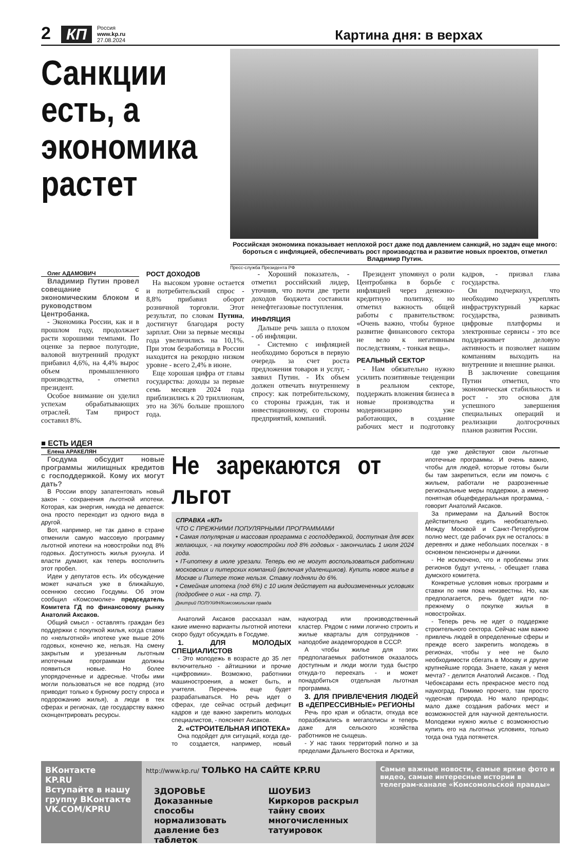2 КП Россия
www.kp.ru
27.08.2024 Картина дня: в верхах
Санкции есть, а экономика растет
Российская экономика показывает неплохой рост даже под давлением санкций, но задач еще много: бороться с инфляцией, обеспечивать рост производства и развитие новых проектов, отметил Владимир Путин.
Пресс-служба Президента РФ
Олег АДАМОВИЧ
Владимир Путин провел совещание с экономическим блоком и руководством Центробанка.
- Экономика России, как и в прошлом году, продолжает расти хорошими темпами. По оценке за первое полугодие, валовой внутренний продукт прибавил 4,6%, на 4,4% вырос объем промышленного производства, - отметил президент.
Особое внимание он уделил успехам обрабатывающих отраслей. Там прирост составил 8%.
РОСТ ДОХОДОВ
На высоком уровне остается и потребительский спрос - 8,8% прибавил оборот розничной торговли. Этот результат, по словам Путина, достигнут благодаря росту зарплат. Они за первые месяцы года увеличились на 10,1%. При этом безработица в России находится на рекордно низком уровне - всего 2,4% в июне.
Еще хорошая цифра от главы государства: доходы за первые семь месяцев 2024 года приблизились к 20 триллионам, это на 36% больше прошлого года.
- Хороший показатель, - отметил российский лидер, уточнив, что почти две трети доходов бюджета составили ненефтегазовые поступления.
ИНФЛЯЦИЯ
Дальше речь зашла о плохом - об инфляции.
- Системно с инфляцией необходимо бороться в первую очередь за счет роста предложения товаров и услуг, - заявил Путин. - Их объем должен отвечать внутреннему спросу: как потребительскому, со стороны граждан, так и инвестиционному, со стороны предприятий, компаний.
Президент упомянул о роли Центробанка в борьбе с инфляцией через денежно-кредитную политику, но отметил важность общей работы с правительством: «Очень важно, чтобы бурное развитие финансового сектора не вело к негативным последствиям, - тонкая вещь».
РЕАЛЬНЫЙ СЕКТОР
- Нам обязательно нужно усилить позитивные тенденции в реальном секторе, поддержать вложения бизнеса в новые производства и модернизацию уже работающих, в создание рабочих мест и подготовку кадров, - призвал глава государства.
Он подчеркнул, что необходимо укреплять инфраструктурный каркас государства, развивать цифровые платформы и электронные сервисы - это все поддерживает деловую активность и позволяет нашим компаниям выходить на внутренние и внешние рынки.
В заключение совещания Путин отметил, что экономическая стабильность и рост - это основа для успешного завершения специальных операций и реализации долгосрочных планов развития России.
■ ЕСТЬ ИДЕЯ
Елена АРАКЕЛЯН
Госдума обсудит новые программы жилищных кредитов с господдержкой. Кому их могут дать?
В России впору запатентовать новый закон - сохранения льготной ипотеки. Которая, как энергия, никуда не девается: она просто переходит из одного вида в другой.
Вот, например, не так давно в стране отменили самую массовую программу льготной ипотеки на новостройки под 8% годовых. Доступность жилья рухнула. И власти думают, как теперь восполнить этот пробел.
Идеи у депутатов есть. Их обсуждение может начаться уже в ближайшую, осеннюю сессию Госдумы. Об этом сообщил «Комсомолке» председатель Комитета ГД по финансовому рынку Анатолий Аксаков.
Общий смысл - оставлять граждан без поддержки с покупкой жилья, когда ставки по «нельготной» ипотеке уже выше 20% годовых, конечно же, нельзя. На смену закрытым и урезанным льготным ипотечным программам должны появиться новые. Но более упорядоченные и адресные. Чтобы ими могли пользоваться не все подряд (это приводит только к бурному росту спроса и подорожанию жилья), а люди в тех сферах и регионах, где государству важно сконцентрировать ресурсы.
Не зарекаются от льгот
СПРАВКА «КП»
ЧТО С ПРЕЖНИМИ ПОПУЛЯРНЫМИ ПРОГРАММАМИ
• Самая популярная и массовая программа с господдержкой, доступная для всех желающих, - на покупку новостройки под 8% годовых - закончилась 1 июля 2024 года.
• IT-ипотеку в июле урезали. Теперь ею не могут воспользоваться работники московских и питерских компаний (включая удаленщиков). Купить новое жилье в Москве и Питере тоже нельзя. Ставку подняли до 6%.
• Семейная ипотека (под 6%) с 10 июля действует на видоизмененных условиях (подробнее о них - на стр. 7).
Дмитрий ПОЛУХИН/Комсомольская правда
Анатолий Аксаков рассказал нам, какие именно варианты льготной ипотеки скоро будут обсуждать в Госдуме.
1. ДЛЯ МОЛОДЫХ СПЕЦИАЛИСТОВ
- Это молодежь в возрасте до 35 лет включительно - айтишники и прочие «цифровики». Возможно, работники машиностроения, а может быть, и учителя. Перечень еще будет разрабатываться. Но речь идет о сферах, где сейчас острый дефицит кадров и где важно закрепить молодых специалистов, - поясняет Аксаков.
2. «СТРОИТЕЛЬНАЯ ИПОТЕКА»
Она подойдет для ситуаций, когда где-то создается, например, новый наукоград или производственный кластер. Рядом с ними логично строить и жилые кварталы для сотрудников - наподобие академгородков в СССР.
А чтобы жилье для этих предполагаемых работников оказалось доступным и люди могли туда быстро откуда-то переехать - и может понадобиться отдельная льготная программа.
3. ДЛЯ ПРИВЛЕЧЕНИЯ ЛЮДЕЙ В «ДЕПРЕССИВНЫЕ» РЕГИОНЫ
Речь про края и области, откуда все поразбежались в мегаполисы и теперь даже для сельского хозяйства работников не сыщешь.
- У нас таких территорий полно и за пределами Дальнего Востока и Арктики,
где уже действуют свои льготные ипотечные программы. И очень важно, чтобы для людей, которые готовы были бы там закрепиться, если им помочь с жильем, работали не разрозненные региональные меры поддержки, а именно понятная общефедеральная программа, - говорит Анатолий Аксаков.
За примерами на Дальний Восток действительно ездить необязательно. Между Москвой и Санкт-Петербургом полно мест, где рабочих рук не осталось: в деревнях и даже небольших поселках - в основном пенсионеры и дачники.
- Не исключено, что и проблемы этих регионов будут учтены, - обещает глава думского комитета.
Конкретные условия новых программ и ставки по ним пока неизвестны. Но, как предполагается, речь будет идти по-прежнему о покупке жилья в новостройках.
- Теперь речь не идет о поддержке строительного сектора. Сейчас нам важно привлечь людей в определенные сферы и прежде всего закрепить молодежь в регионах, чтобы у нее не было необходимости сбегать в Москву и другие крупнейшие города. Знаете, какая у меня мечта? - делится Анатолий Аксаков. - Под Чебоксарами есть прекрасное место под наукоград. Помимо прочего, там просто чудесная природа. Но мало природы; мало даже создания рабочих мест и возможностей для научной деятельности. Молодежи нужно жилье с возможностью купить его на льготных условиях, только тогда она туда потянется.
ВКонтакте
KP.RU
Вступайте в нашу группу ВКонтакте VK.COM/KPRU
http://www.kp.ru/ ТОЛЬКО НА САЙТЕ KP.RU
ЗДОРОВЬЕ
Доказанные способы нормализовать давление без таблеток
ШОУБИЗ
Киркоров раскрыл тайну своих многочисленных татуировок
Самые важные новости, самые яркие фото и видео, самые интересные истории в телеграм-канале «Комсомольской правды»